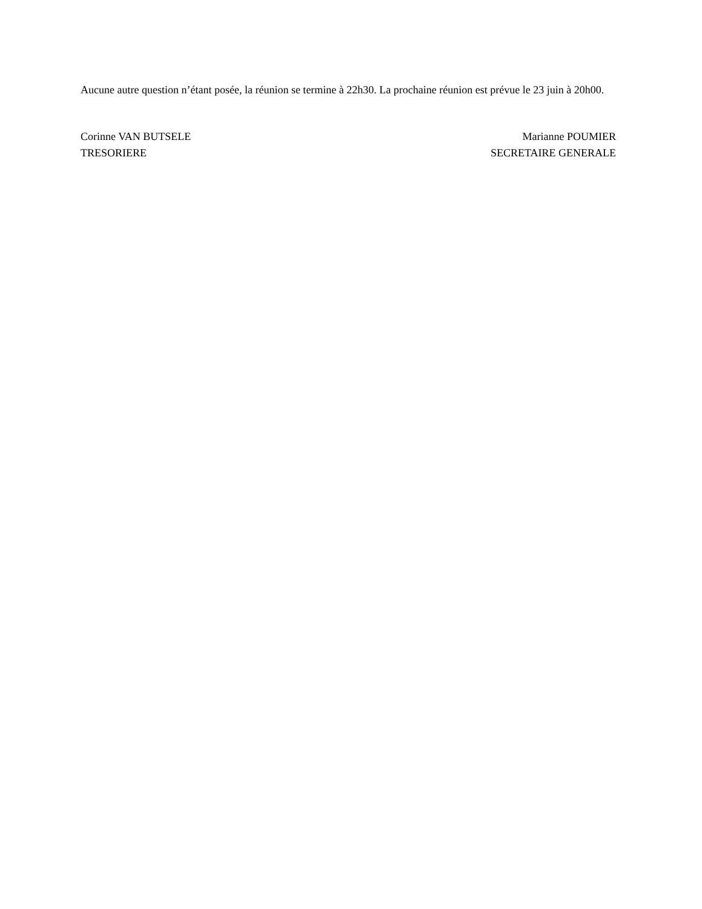Aucune autre question n’étant posée, la réunion se termine à 22h30. La prochaine réunion est prévue le 23 juin à 20h00.
Corinne VAN BUTSELE
TRESORIERE
Marianne POUMIER
SECRETAIRE GENERALE